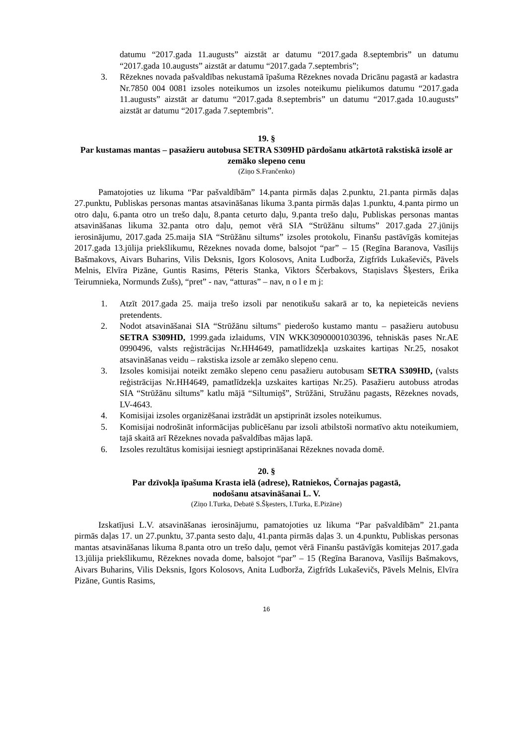datumu “2017.gada 11.augusts” aizstāt ar datumu “2017.gada 8.septembris” un datumu “2017.gada 10.augusts” aizstāt ar datumu “2017.gada 7.septembris”;
3. Rēzeknes novada pašvaldības nekustamā īpašuma Rēzeknes novada Dricānu pagastā ar kadastra Nr.7850 004 0081 izsoles noteikumos un izsoles noteikumu pielikumos datumu “2017.gada 11.augusts” aizstāt ar datumu “2017.gada 8.septembris” un datumu “2017.gada 10.augusts” aizstāt ar datumu “2017.gada 7.septembris”.
19. §
Par kustamas mantas – pasažieru autobusa SETRA S309HD pārdošanu atkārtotā rakstiskā izsolē ar zemāko slepeno cenu
(Ziņo S.Frančenko)
Pamatojoties uz likuma “Par pašvaldībām” 14.panta pirmās daļas 2.punktu, 21.panta pirmās daļas 27.punktu, Publiskas personas mantas atsavināšanas likuma 3.panta pirmās daļas 1.punktu, 4.panta pirmo un otro daļu, 6.panta otro un trešo daļu, 8.panta ceturto daļu, 9.panta trešo daļu, Publiskas personas mantas atsavināšanas likuma 32.panta otro daļu, ņemot vērā SIA “Strūžānu siltums” 2017.gada 27.jūnijs ierosinājumu, 2017.gada 25.maija SIA “Strūžānu siltums” izsoles protokolu, Finanšu pastāvīgās komitejas 2017.gada 13.jūlija priekšlikumu, Rēzeknes novada dome, balsojot “par” – 15 (Regīna Baranova, Vasīlijs Bašmakovs, Aivars Buharins, Vilis Deksnis, Igors Kolosovs, Anita Ludborža, Zigfrīds Lukaševičs, Pāvels Melnis, Elvīra Pizāne, Guntis Rasims, Pēteris Stanka, Viktors Ščerbakovs, Staņislavs Šķesters, Ērika Teirumnieka, Normunds Zušs), “pret” - nav, “atturas” – nav, n o l e m j:
1. Atzīt 2017.gada 25. maija trešo izsoli par nenotikušu sakarā ar to, ka nepieteicās neviens pretendents.
2. Nodot atsavināšanai SIA “Strūžānu siltums" piederošo kustamo mantu – pasažieru autobusu SETRA S309HD, 1999.gada izlaidums, VIN WKK30900001030396, tehniskās pases Nr.AE 0990496, valsts reģistrācijas Nr.HH4649, pamatlīdzekļa uzskaites kartiņas Nr.25, nosakot atsavināšanas veidu – rakstiska izsole ar zemāko slepeno cenu.
3. Izsoles komisijai noteikt zemāko slepeno cenu pasažieru autobusam SETRA S309HD, (valsts reģistrācijas Nr.HH4649, pamatlīdzekļa uzskaites kartiņas Nr.25). Pasažieru autobuss atrodas SIA “Strūžānu siltums” katlu mājā “Siltumiņš”, Strūžāni, Stružānu pagasts, Rēzeknes novads, LV-4643.
4. Komisijai izsoles organizēšanai izstrādāt un apstiprināt izsoles noteikumus.
5. Komisijai nodrošināt informācijas publicēšanu par izsoli atbilstoši normatīvo aktu noteikumiem, tajā skaitā arī Rēzeknes novada pašvaldības mājas lapā.
6. Izsoles rezultātus komisijai iesniegt apstiprināšanai Rēzeknes novada domē.
20. §
Par dzīvokļa īpašuma Krasta ielā (adrese), Ratniekos, Čornajas pagastā,
nodošanu atsavināšanai L. V.
(Ziņo I.Turka, Debatē S.Šķesters, I.Turka, E.Pizāne)
Izskatījusi L.V. atsavināšanas ierosinājumu, pamatojoties uz likuma “Par pašvaldībām” 21.panta pirmās daļas 17. un 27.punktu, 37.panta sesto daļu, 41.panta pirmās daļas 3. un 4.punktu, Publiskas personas mantas atsavināšanas likuma 8.panta otro un trešo daļu, ņemot vērā Finanšu pastāvīgās komitejas 2017.gada 13.jūlija priekšlikumu, Rēzeknes novada dome, balsojot “par” – 15 (Regīna Baranova, Vasīlijs Bašmakovs, Aivars Buharins, Vilis Deksnis, Igors Kolosovs, Anita Ludborža, Zigfrīds Lukaševičs, Pāvels Melnis, Elvīra Pizāne, Guntis Rasims,
16